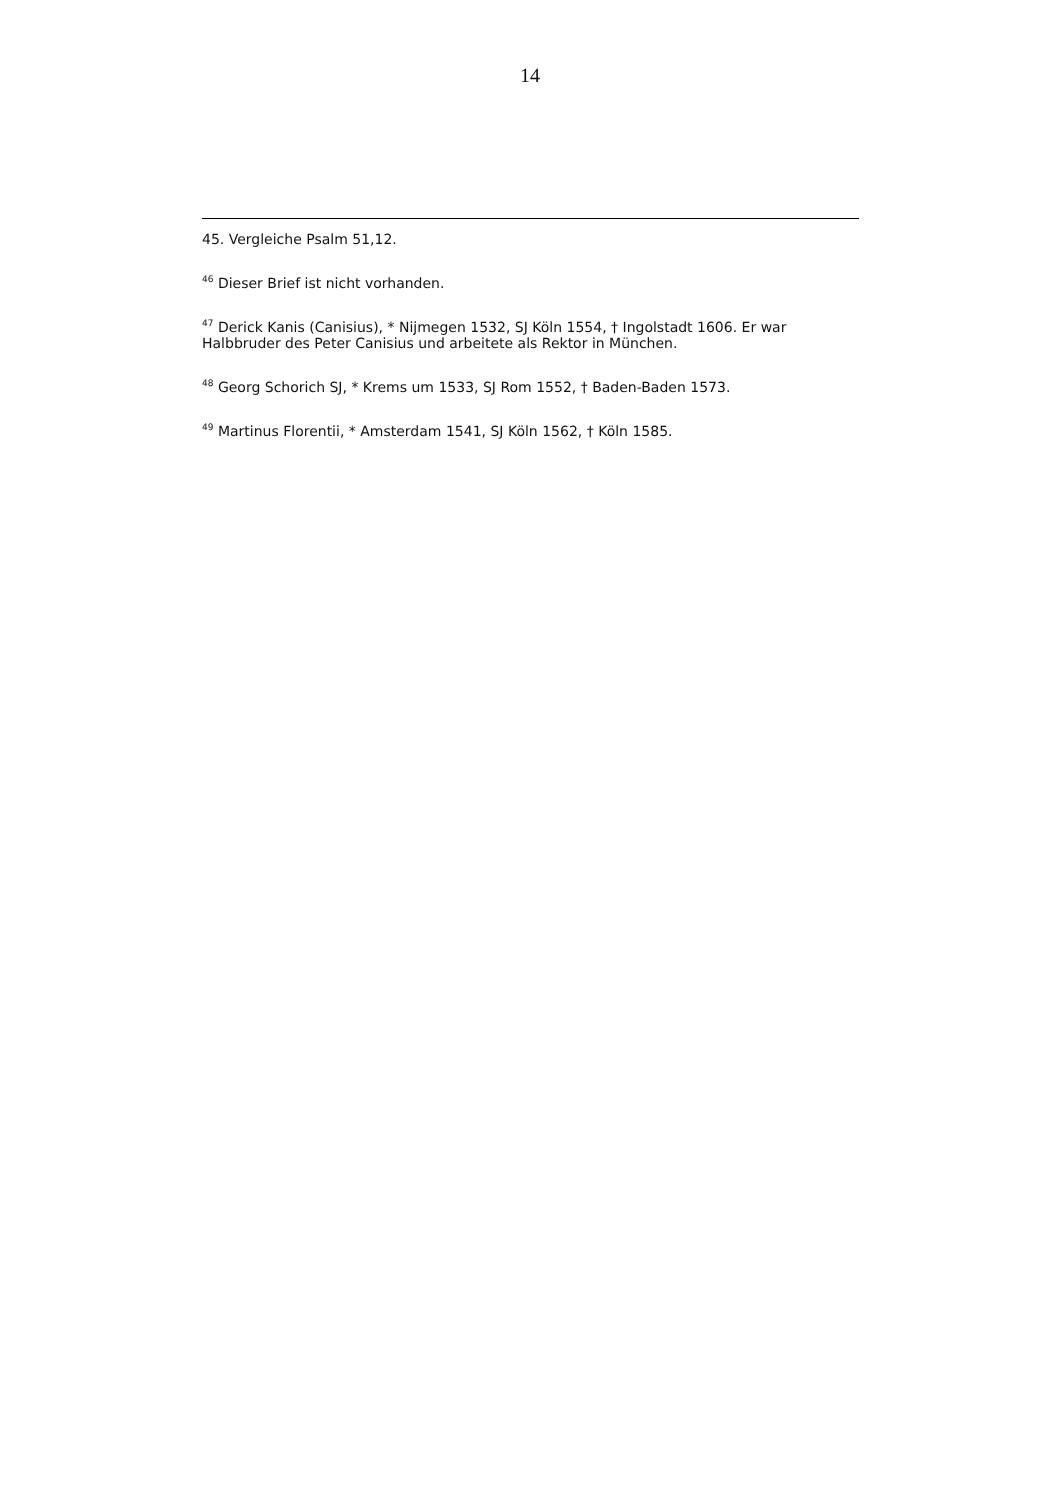14
45. Vergleiche Psalm 51,12.
<sup>46</sup> Dieser Brief ist nicht vorhanden.
<sup>47</sup> Derick Kanis (Canisius), * Nijmegen 1532, SJ Köln 1554, † Ingolstadt 1606. Er war Halbbruder des Peter Canisius und arbeitete als Rektor in München.
<sup>48</sup> Georg Schorich SJ, * Krems um 1533, SJ Rom 1552, † Baden-Baden 1573.
<sup>49</sup> Martinus Florentii, * Amsterdam 1541, SJ Köln 1562, † Köln 1585.